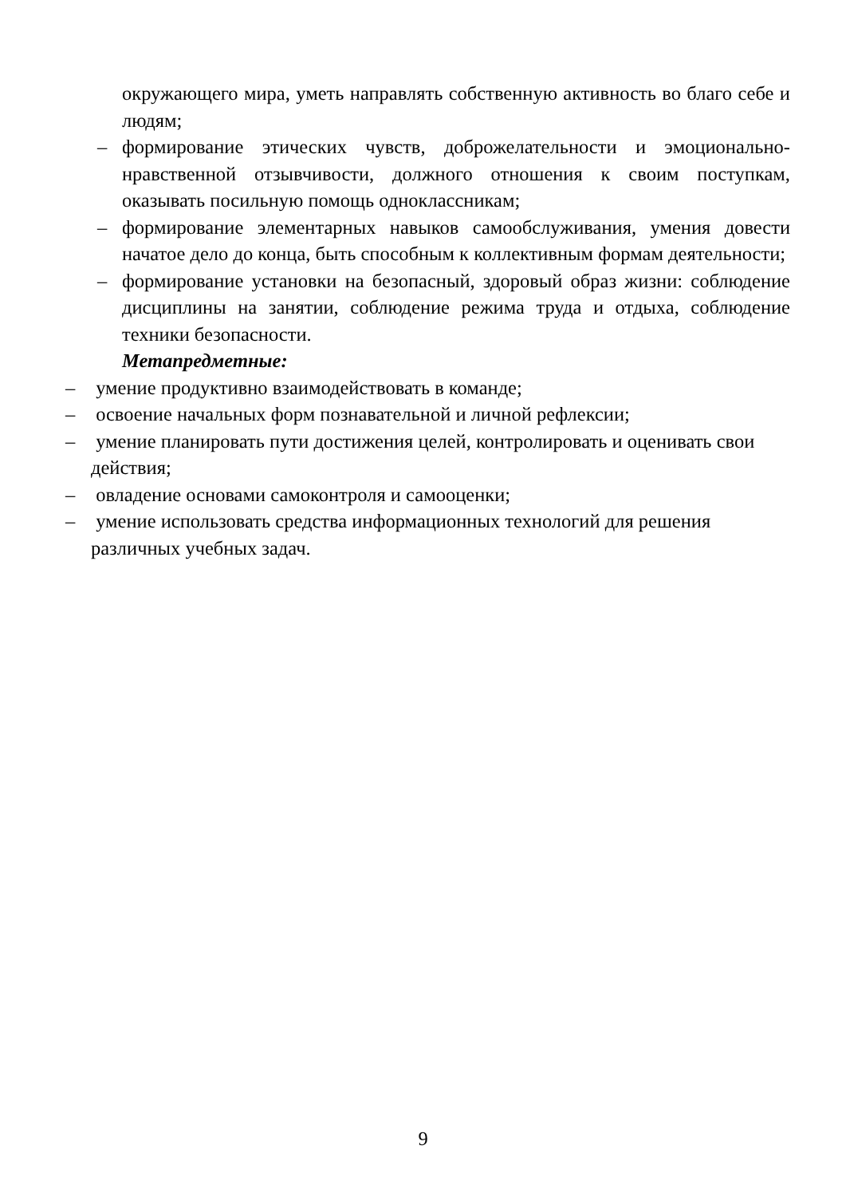окружающего мира, уметь направлять собственную активность во благо себе и людям;
– формирование этических чувств, доброжелательности и эмоционально-нравственной отзывчивости, должного отношения к своим поступкам, оказывать посильную помощь одноклассникам;
– формирование элементарных навыков самообслуживания, умения довести начатое дело до конца, быть способным к коллективным формам деятельности;
– формирование установки на безопасный, здоровый образ жизни: соблюдение дисциплины на занятии, соблюдение режима труда и отдыха, соблюдение техники безопасности.
Метапредметные:
– умение продуктивно взаимодействовать в команде;
– освоение начальных форм познавательной и личной рефлексии;
– умение планировать пути достижения целей, контролировать и оценивать свои
действия;
– овладение основами самоконтроля и самооценки;
– умение использовать средства информационных технологий для решения
различных учебных задач.
9